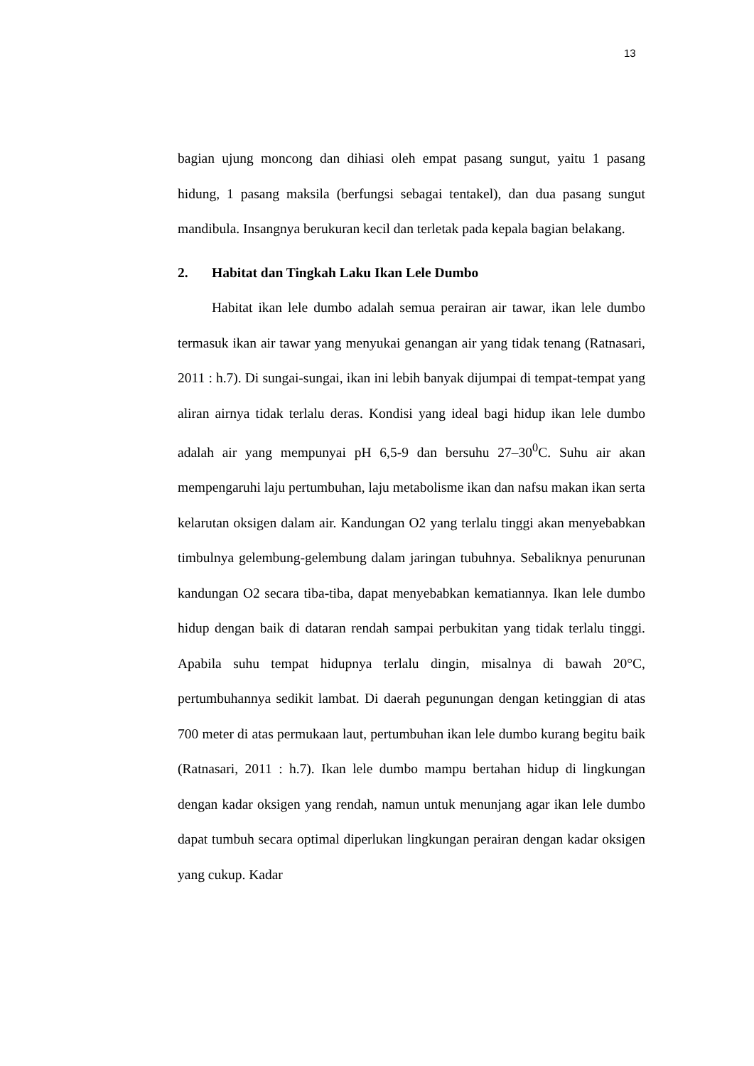13
bagian ujung moncong dan dihiasi oleh empat pasang sungut, yaitu 1 pasang hidung, 1 pasang maksila (berfungsi sebagai tentakel), dan dua pasang sungut mandibula. Insangnya berukuran kecil dan terletak pada kepala bagian belakang.
2. Habitat dan Tingkah Laku Ikan Lele Dumbo
Habitat ikan lele dumbo adalah semua perairan air tawar, ikan lele dumbo termasuk ikan air tawar yang menyukai genangan air yang tidak tenang (Ratnasari, 2011 : h.7). Di sungai-sungai, ikan ini lebih banyak dijumpai di tempat-tempat yang aliran airnya tidak terlalu deras. Kondisi yang ideal bagi hidup ikan lele dumbo adalah air yang mempunyai pH 6,5-9 dan bersuhu 27–30<sup>0</sup>C. Suhu air akan mempengaruhi laju pertumbuhan, laju metabolisme ikan dan nafsu makan ikan serta kelarutan oksigen dalam air. Kandungan O2 yang terlalu tinggi akan menyebabkan timbulnya gelembung-gelembung dalam jaringan tubuhnya. Sebaliknya penurunan kandungan O2 secara tiba-tiba, dapat menyebabkan kematiannya. Ikan lele dumbo hidup dengan baik di dataran rendah sampai perbukitan yang tidak terlalu tinggi. Apabila suhu tempat hidupnya terlalu dingin, misalnya di bawah 20°C, pertumbuhannya sedikit lambat. Di daerah pegunungan dengan ketinggian di atas 700 meter di atas permukaan laut, pertumbuhan ikan lele dumbo kurang begitu baik (Ratnasari, 2011 : h.7). Ikan lele dumbo mampu bertahan hidup di lingkungan dengan kadar oksigen yang rendah, namun untuk menunjang agar ikan lele dumbo dapat tumbuh secara optimal diperlukan lingkungan perairan dengan kadar oksigen yang cukup. Kadar